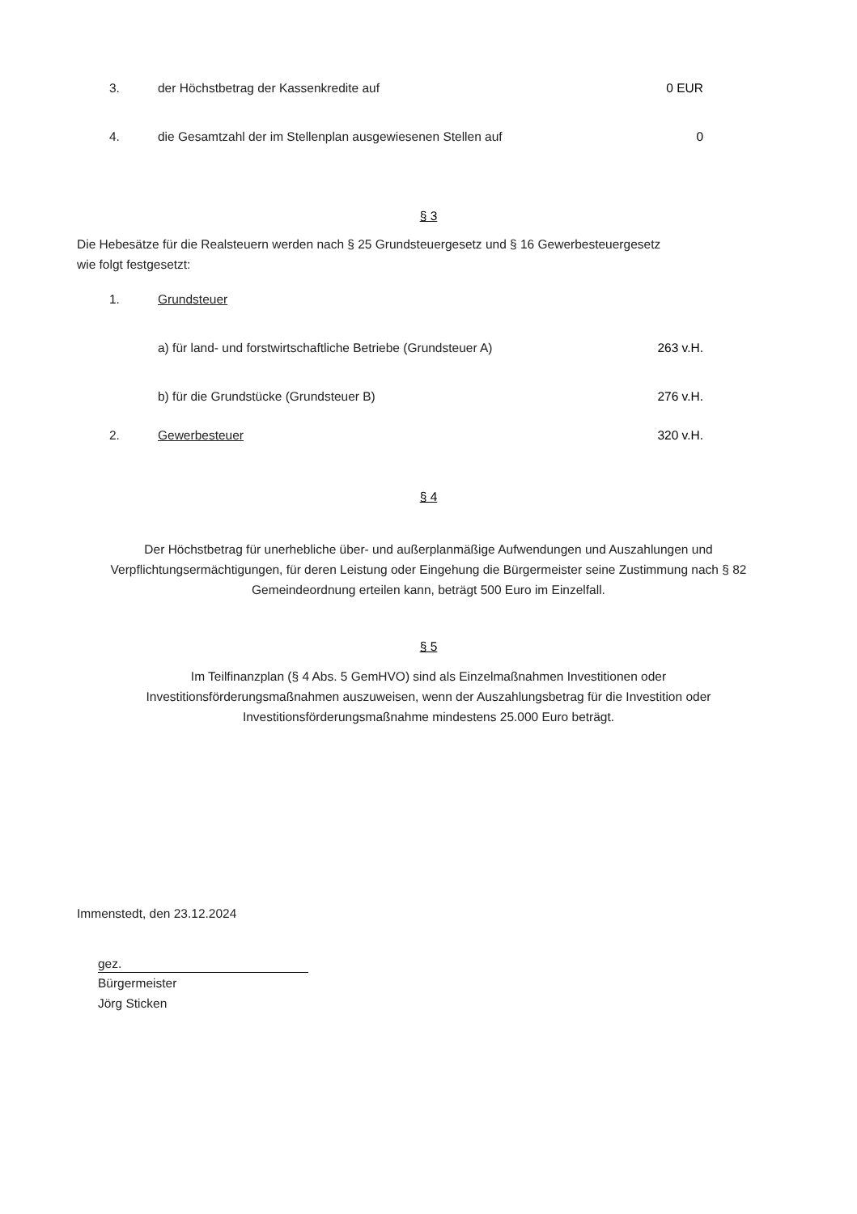3. der Höchstbetrag der Kassenkredite auf 0 EUR
4. die Gesamtzahl der im Stellenplan ausgewiesenen Stellen auf 0
§ 3
Die Hebesätze für die Realsteuern werden nach § 25 Grundsteuergesetz und § 16 Gewerbesteuergesetz
wie folgt festgesetzt:
1. Grundsteuer
a) für land- und forstwirtschaftliche Betriebe (Grundsteuer A) 263 v.H.
b) für die Grundstücke (Grundsteuer B) 276 v.H.
2. Gewerbesteuer 320 v.H.
§ 4
Der Höchstbetrag für unerhebliche über- und außerplanmäßige Aufwendungen und Auszahlungen und
Verpflichtungsermächtigungen, für deren Leistung oder Eingehung die Bürgermeister seine Zustimmung nach § 82
Gemeindeordnung erteilen kann, beträgt 500 Euro im Einzelfall.
§ 5
Im Teilfinanzplan (§ 4 Abs. 5 GemHVO) sind als Einzelmaßnahmen Investitionen oder
Investitionsförderungsmaßnahmen auszuweisen, wenn der Auszahlungsbetrag für die Investition oder
Investitionsförderungsmaßnahme mindestens 25.000 Euro beträgt.
Immenstedt, den 23.12.2024
gez.
Bürgermeister
Jörg Sticken